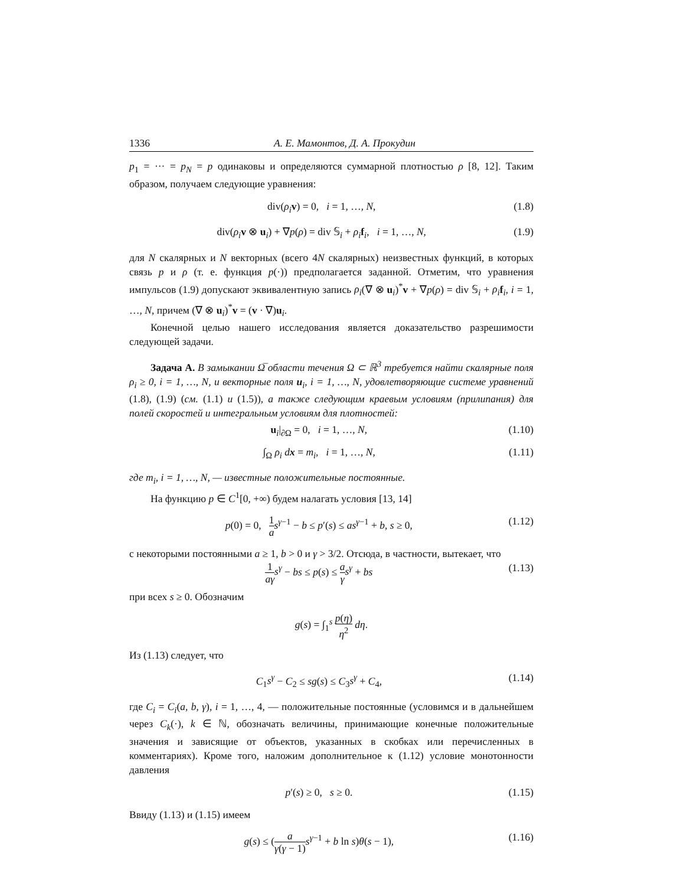1336 А. Е. Мамонтов, Д. А. Прокудин
p<sub>1</sub> = ··· = p<sub>N</sub> = p одинаковы и определяются суммарной плотностью ρ [8, 12]. Таким образом, получаем следующие уравнения:
div(ρ<sub>i</sub> v) = 0, i = 1, …, N, (1.8)
div(ρ<sub>i</sub> v ⊗ u<sub>i</sub>) + ∇p(ρ) = div 𝕊<sub>i</sub> + ρ<sub>i</sub> f<sub>i</sub>, i = 1, …, N, (1.9)
для N скалярных и N векторных (всего 4N скалярных) неизвестных функций, в которых связь p и ρ (т. е. функция p(·)) предполагается заданной. Отметим, что уравнения импульсов (1.9) допускают эквивалентную запись ρ<sub>i</sub>(∇ ⊗ u<sub>i</sub>)<sup>*</sup>v + ∇p(ρ) = div 𝕊<sub>i</sub> + ρ<sub>i</sub> f<sub>i</sub>, i = 1, …, N, причем (∇ ⊗ u<sub>i</sub>)<sup>*</sup>v = (v · ∇)u<sub>i</sub>.
Конечной целью нашего исследования является доказательство разрешимости следующей задачи.
Задача A. В замыкании Ω̅ области течения Ω ⊂ ℝ<sup>3</sup> требуется найти скалярные поля ρ<sub>i</sub> ≥ 0, i = 1, …, N, и векторные поля u<sub>i</sub>, i = 1, …, N, удовлетворяющие системе уравнений (1.8), (1.9) (см. (1.1) и (1.5)), а также следующим краевым условиям (прилипания) для полей скоростей и интегральным условиям для плотностей:
u<sub>i</sub>|<sub>∂Ω</sub> = 0, i = 1, …, N, (1.10)
∫<sub>Ω</sub> ρ<sub>i</sub> dx = m<sub>i</sub>, i = 1, …, N, (1.11)
где m<sub>i</sub>, i = 1, …, N, — известные положительные постоянные.
На функцию p ∈ C<sup>1</sup>[0, +∞) будем налагать условия [13, 14]
p(0) = 0, 1 a s<sup>γ−1</sup> − b ≤ p′(s) ≤ as<sup>γ−1</sup> + b, s ≥ 0, (1.12)
с некоторыми постоянными a ≥ 1, b > 0 и γ > 3/2. Отсюда, в частности, вытекает, что
1 aγ s<sup>γ</sup> − bs ≤ p(s) ≤ a γ s<sup>γ</sup> + bs (1.13)
при всех s ≥ 0. Обозначим
g(s) = ∫<sub>1</sub><sup>s</sup> p(η) η<sup>2</sup> dη.
Из (1.13) следует, что
C<sub>1</sub>s<sup>γ</sup> − C<sub>2</sub> ≤ sg(s) ≤ C<sub>3</sub>s<sup>γ</sup> + C<sub>4</sub>, (1.14)
где C<sub>i</sub> = C<sub>i</sub>(a, b, γ), i = 1, …, 4, — положительные постоянные (условимся и в дальнейшем через C<sub>k</sub>(·), k ∈ ℕ, обозначать величины, принимающие конечные положительные значения и зависящие от объектов, указанных в скобках или перечисленных в комментариях). Кроме того, наложим дополнительное к (1.12) условие монотонности давления
p′(s) ≥ 0, s ≥ 0. (1.15)
Ввиду (1.13) и (1.15) имеем
g(s) ≤ (a γ(γ − 1) s<sup>γ−1</sup> + b ln s)θ(s − 1), (1.16)